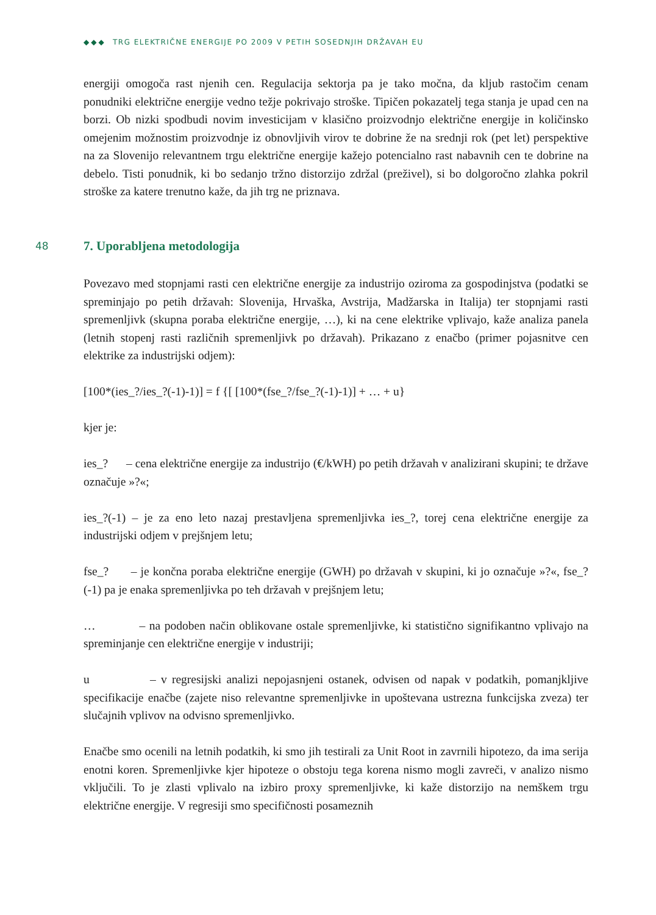◆◆◆ TRG ELEKTRIČNE ENERGIJE PO 2009 V PETIH SOSEDNJIH DRŽAVAH EU
energiji omogoča rast njenih cen. Regulacija sektorja pa je tako močna, da kljub rastočim cenam ponudniki električne energije vedno težje pokrivajo stroške. Tipičen pokazatelj tega stanja je upad cen na borzi. Ob nizki spodbudi novim investicijam v klasično proizvodnjo električne energije in količinsko omejenim možnostim proizvodnje iz obnovljivih virov te dobrine že na srednji rok (pet let) perspektive na za Slovenijo relevantnem trgu električne energije kažejo potencialno rast nabavnih cen te dobrine na debelo. Tisti ponudnik, ki bo sedanjo tržno distorzijo zdržal (preživel), si bo dolgoročno zlahka pokril stroške za katere trenutno kaže, da jih trg ne priznava.
48
7. Uporabljena metodologija
Povezavo med stopnjami rasti cen električne energije za industrijo oziroma za gospodinjstva (podatki se spreminjajo po petih državah: Slovenija, Hrvaška, Avstrija, Madžarska in Italija) ter stopnjami rasti spremenljivk (skupna poraba električne energije, …), ki na cene elektrike vplivajo, kaže analiza panela (letnih stopenj rasti različnih spremenljivk po državah). Prikazano z enačbo (primer pojasnitve cen elektrike za industrijski odjem):
[100*(ies_?/ies_?(-1)-1)] = f {[ [100*(fse_?/fse_?(-1)-1)] + … + u}
kjer je:
ies_? – cena električne energije za industrijo (€/kWH) po petih državah v analizirani skupini; te države označuje »?«;
ies_?(-1) – je za eno leto nazaj prestavljena spremenljivka ies_?, torej cena električne energije za industrijski odjem v prejšnjem letu;
fse_? – je končna poraba električne energije (GWH) po državah v skupini, ki jo označuje »?«, fse_?(-1) pa je enaka spremenljivka po teh državah v prejšnjem letu;
… – na podoben način oblikovane ostale spremenljivke, ki statistično signifikantno vplivajo na spreminjanje cen električne energije v industriji;
u – v regresijski analizi nepojasnjeni ostanek, odvisen od napak v podatkih, pomanjkljive specifikacije enačbe (zajete niso relevantne spremenljivke in upoštevana ustrezna funkcijska zveza) ter slučajnih vplivov na odvisno spremenljivko.
Enačbe smo ocenili na letnih podatkih, ki smo jih testirali za Unit Root in zavrnili hipotezo, da ima serija enotni koren. Spremenljivke kjer hipoteze o obstoju tega korena nismo mogli zavreči, v analizo nismo vključili. To je zlasti vplivalo na izbiro proxy spremenljivke, ki kaže distorzijo na nemškem trgu električne energije. V regresiji smo specifičnosti posameznih